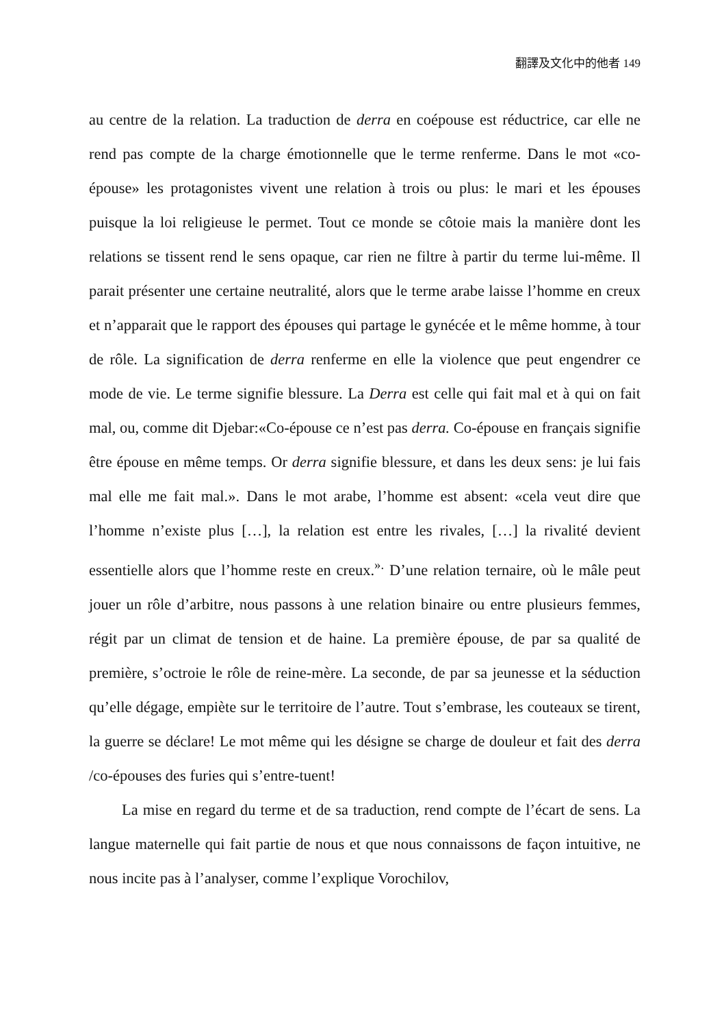翻譯及文化中的他者 149
au centre de la relation. La traduction de derra en coépouse est réductrice, car elle ne rend pas compte de la charge émotionnelle que le terme renferme. Dans le mot «co-épouse» les protagonistes vivent une relation à trois ou plus: le mari et les épouses puisque la loi religieuse le permet. Tout ce monde se côtoie mais la manière dont les relations se tissent rend le sens opaque, car rien ne filtre à partir du terme lui-même. Il parait présenter une certaine neutralité, alors que le terme arabe laisse l’homme en creux et n’apparait que le rapport des épouses qui partage le gynécée et le même homme, à tour de rôle. La signification de derra renferme en elle la violence que peut engendrer ce mode de vie. Le terme signifie blessure. La Derra est celle qui fait mal et à qui on fait mal, ou, comme dit Djebar:«Co-épouse ce n’est pas derra. Co-épouse en français signifie être épouse en même temps. Or derra signifie blessure, et dans les deux sens: je lui fais mal elle me fait mal.». Dans le mot arabe, l’homme est absent: «cela veut dire que l’homme n’existe plus […], la relation est entre les rivales, […] la rivalité devient essentielle alors que l’homme reste en creux.<sup>».</sup> D’une relation ternaire, où le mâle peut jouer un rôle d’arbitre, nous passons à une relation binaire ou entre plusieurs femmes, régit par un climat de tension et de haine. La première épouse, de par sa qualité de première, s’octroie le rôle de reine-mère. La seconde, de par sa jeunesse et la séduction qu’elle dégage, empiète sur le territoire de l’autre. Tout s’embrase, les couteaux se tirent, la guerre se déclare! Le mot même qui les désigne se charge de douleur et fait des derra /co-épouses des furies qui s’entre-tuent!
La mise en regard du terme et de sa traduction, rend compte de l’écart de sens. La langue maternelle qui fait partie de nous et que nous connaissons de façon intuitive, ne nous incite pas à l’analyser, comme l’explique Vorochilov,